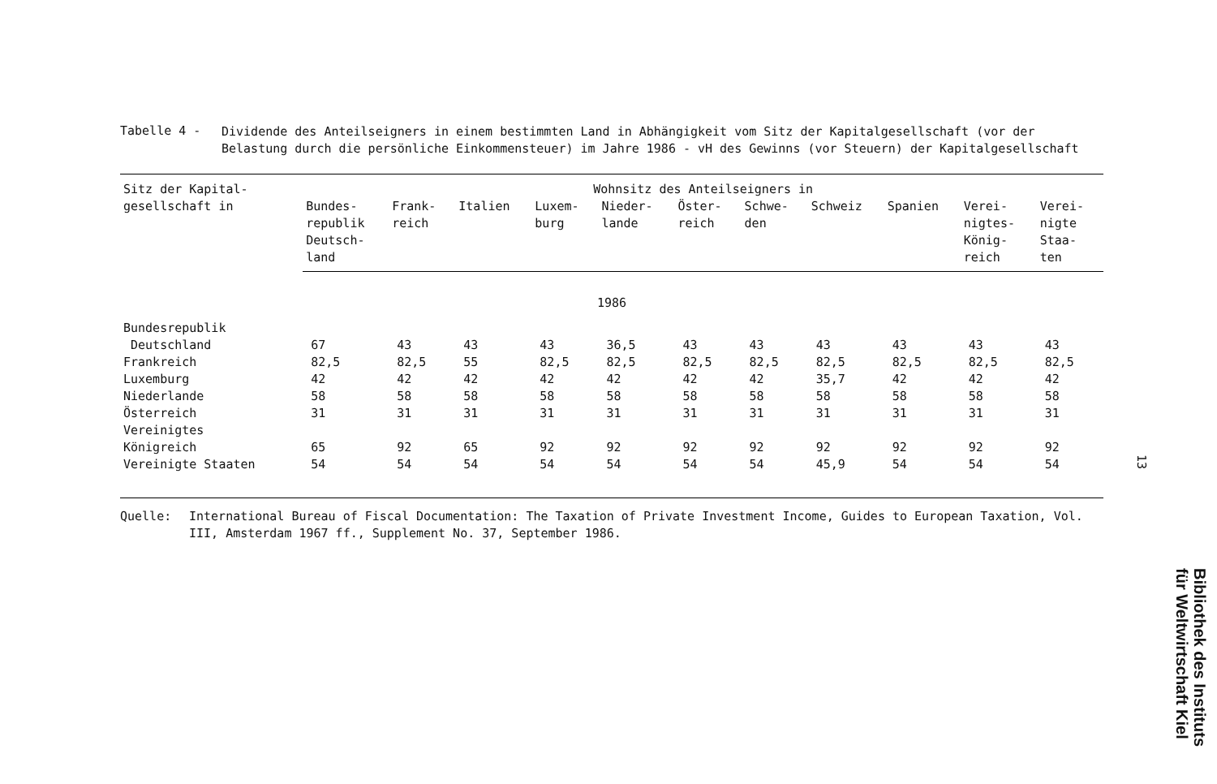Tabelle 4 -
Dividende des Anteilseigners in einem bestimmten Land in Abhängigkeit vom Sitz der Kapitalgesellschaft (vor der Belastung durch die persönliche Einkommensteuer) im Jahre 1986 - vH des Gewinns (vor Steuern) der Kapitalgesellschaft
| Sitz der Kapital- gesellschaft in | Wohnsitz des Anteilseigners in | | | | | | | | | | |
| --- | --- | --- | --- | --- | --- | --- | --- | --- | --- | --- | --- |
| | Bundes- republik Deutsch- land | Frank- reich | Italien | Luxem- burg | Nieder- lande | Öster- reich | Schwe- den | Schweiz | Spanien | Verei- nigtes- König- reich | Verei- nigte Staa- ten |
| 1986 | | | | | | | | | | | |
| Bundesrepublik Deutschland | 67 | 43 | 43 | 43 | 36,5 | 43 | 43 | 43 | 43 | 43 | 43 |
| Frankreich | 82,5 | 82,5 | 55 | 82,5 | 82,5 | 82,5 | 82,5 | 82,5 | 82,5 | 82,5 | 82,5 |
| Luxemburg | 42 | 42 | 42 | 42 | 42 | 42 | 42 | 35,7 | 42 | 42 | 42 |
| Niederlande | 58 | 58 | 58 | 58 | 58 | 58 | 58 | 58 | 58 | 58 | 58 |
| Österreich | 31 | 31 | 31 | 31 | 31 | 31 | 31 | 31 | 31 | 31 | 31 |
| Vereinigtes Königreich | 65 | 92 | 65 | 92 | 92 | 92 | 92 | 92 | 92 | 92 | 92 |
| Vereinigte Staaten | 54 | 54 | 54 | 54 | 54 | 54 | 54 | 45,9 | 54 | 54 | 54 |
Quelle: International Bureau of Fiscal Documentation: The Taxation of Private Investment Income, Guides to European Taxation, Vol. III, Amsterdam 1967 ff., Supplement No. 37, September 1986.
13
Bibliothek des Instituts
für Weltwirtschaft Kiel